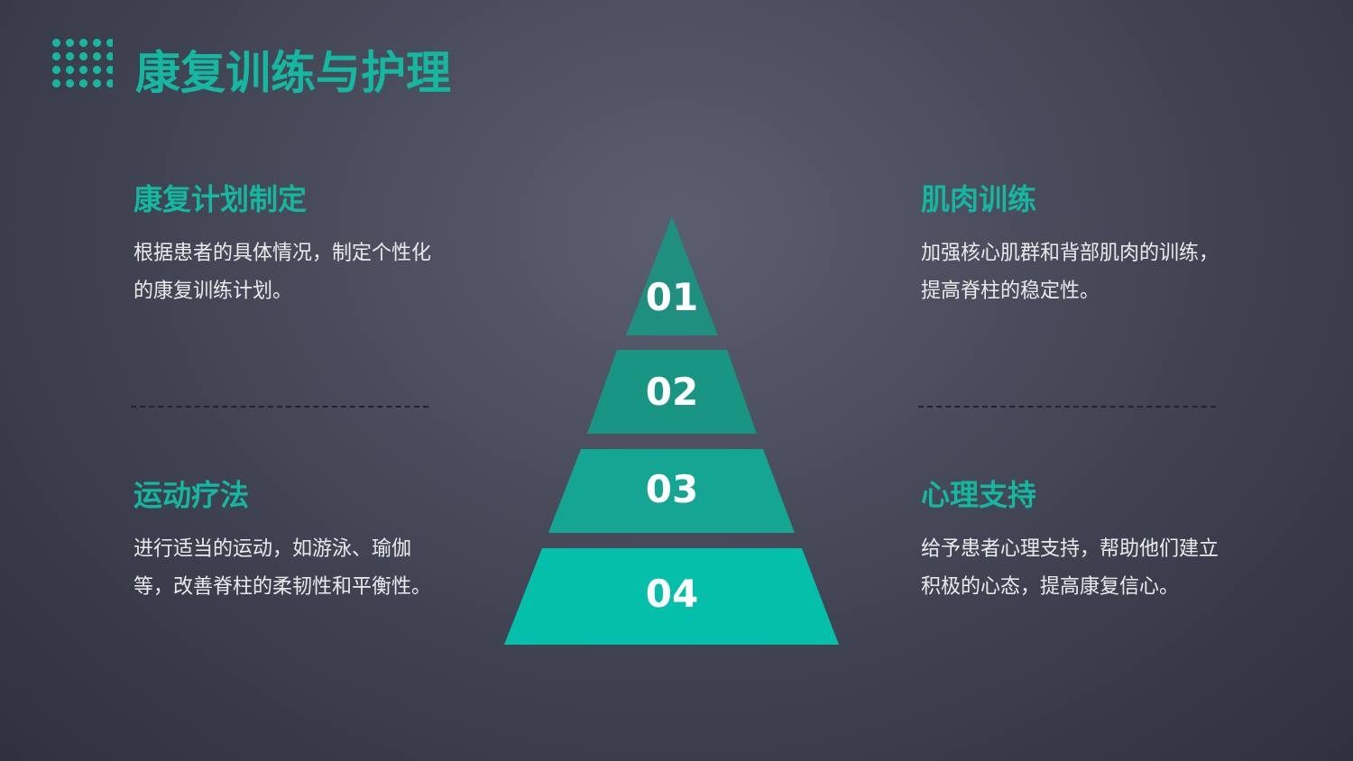康复训练与护理
康复计划制定
根据患者的具体情况，制定个性化的康复训练计划。
肌肉训练
加强核心肌群和背部肌肉的训练，提高脊柱的稳定性。
运动疗法
进行适当的运动，如游泳、瑜伽等，改善脊柱的柔韧性和平衡性。
心理支持
给予患者心理支持，帮助他们建立积极的心态，提高康复信心。
01
02
03
04